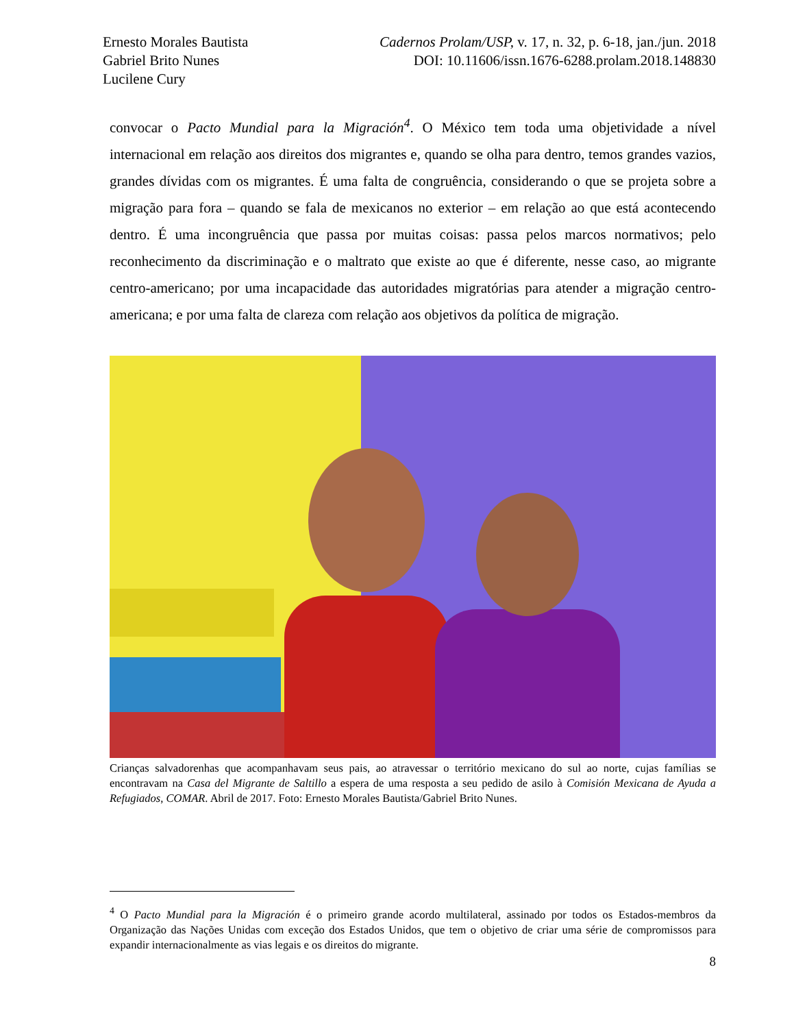Ernesto Morales Bautista
Gabriel Brito Nunes
Lucilene Cury
Cadernos Prolam/USP, v. 17, n. 32, p. 6-18, jan./jun. 2018
DOI: 10.11606/issn.1676-6288.prolam.2018.148830
convocar o Pacto Mundial para la Migración<sup>4</sup>. O México tem toda uma objetividade a nível internacional em relação aos direitos dos migrantes e, quando se olha para dentro, temos grandes vazios, grandes dívidas com os migrantes. É uma falta de congruência, considerando o que se projeta sobre a migração para fora – quando se fala de mexicanos no exterior – em relação ao que está acontecendo dentro. É uma incongruência que passa por muitas coisas: passa pelos marcos normativos; pelo reconhecimento da discriminação e o maltrato que existe ao que é diferente, nesse caso, ao migrante centro-americano; por uma incapacidade das autoridades migratórias para atender a migração centro-americana; e por uma falta de clareza com relação aos objetivos da política de migração.
Crianças salvadorenhas que acompanhavam seus pais, ao atravessar o território mexicano do sul ao norte, cujas famílias se encontravam na Casa del Migrante de Saltillo a espera de uma resposta a seu pedido de asilo à Comisión Mexicana de Ayuda a Refugiados, COMAR. Abril de 2017. Foto: Ernesto Morales Bautista/Gabriel Brito Nunes.
<sup>4</sup> O Pacto Mundial para la Migración é o primeiro grande acordo multilateral, assinado por todos os Estados-membros da Organização das Nações Unidas com exceção dos Estados Unidos, que tem o objetivo de criar uma série de compromissos para expandir internacionalmente as vias legais e os direitos do migrante.
8